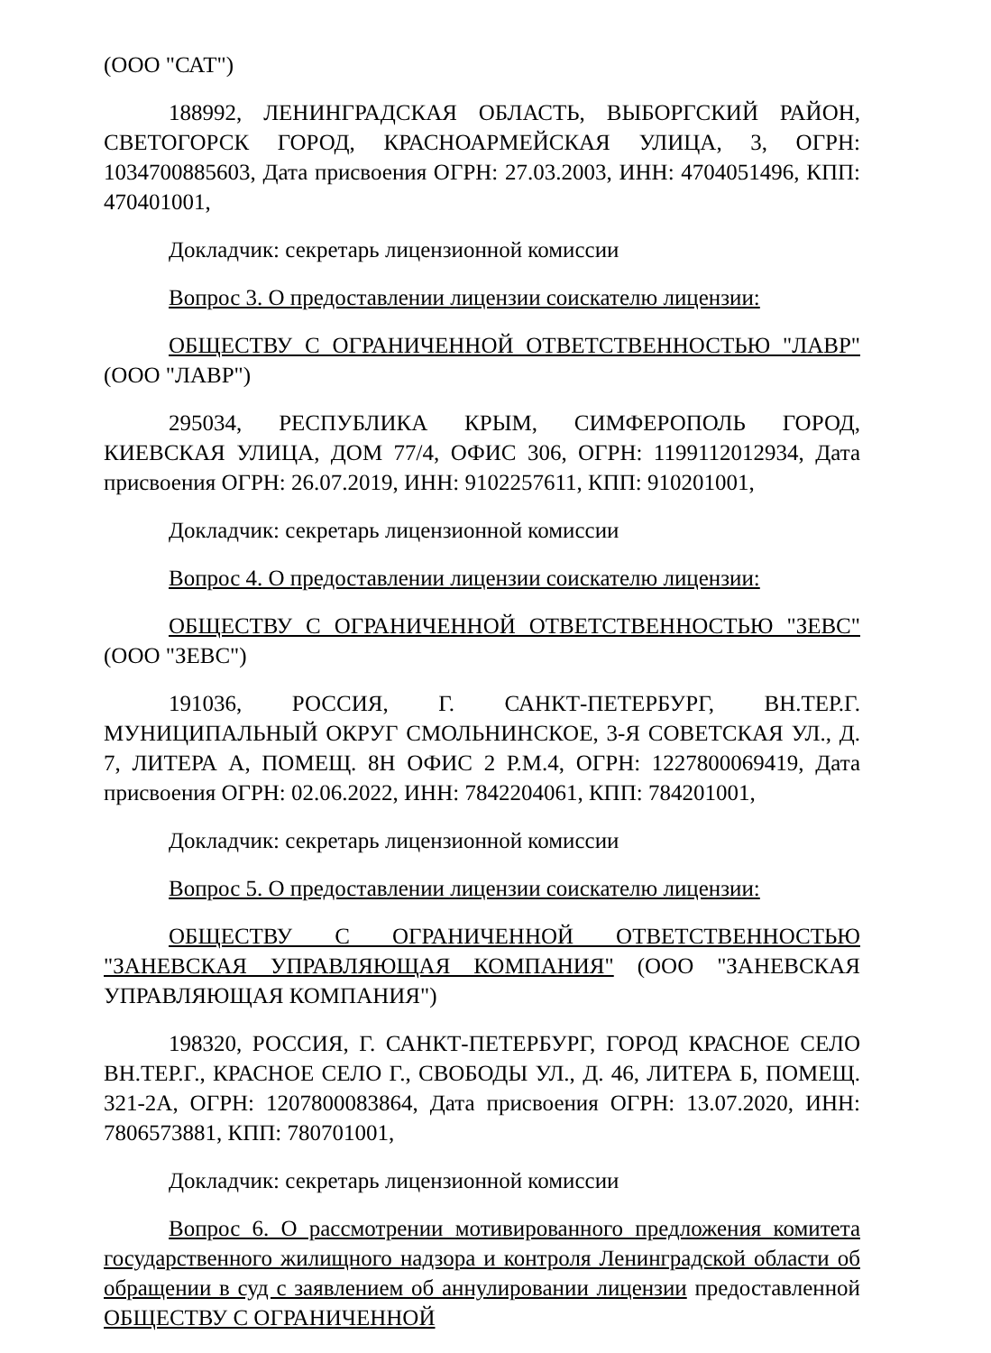(ООО "САТ")
188992, ЛЕНИНГРАДСКАЯ ОБЛАСТЬ, ВЫБОРГСКИЙ РАЙОН, СВЕТОГОРСК ГОРОД, КРАСНОАРМЕЙСКАЯ УЛИЦА, 3, ОГРН: 1034700885603, Дата присвоения ОГРН: 27.03.2003, ИНН: 4704051496, КПП: 470401001,
Докладчик: секретарь лицензионной комиссии
Вопрос 3. О предоставлении лицензии соискателю лицензии:
ОБЩЕСТВУ С ОГРАНИЧЕННОЙ ОТВЕТСТВЕННОСТЬЮ "ЛАВР" (ООО "ЛАВР")
295034, РЕСПУБЛИКА КРЫМ, СИМФЕРОПОЛЬ ГОРОД, КИЕВСКАЯ УЛИЦА, ДОМ 77/4, ОФИС 306, ОГРН: 1199112012934, Дата присвоения ОГРН: 26.07.2019, ИНН: 9102257611, КПП: 910201001,
Докладчик: секретарь лицензионной комиссии
Вопрос 4. О предоставлении лицензии соискателю лицензии:
ОБЩЕСТВУ С ОГРАНИЧЕННОЙ ОТВЕТСТВЕННОСТЬЮ "ЗЕВС" (ООО "ЗЕВС")
191036, РОССИЯ, Г. САНКТ-ПЕТЕРБУРГ, ВН.ТЕР.Г. МУНИЦИПАЛЬНЫЙ ОКРУГ СМОЛЬНИНСКОЕ, 3-Я СОВЕТСКАЯ УЛ., Д. 7, ЛИТЕРА А, ПОМЕЩ. 8Н ОФИС 2 Р.М.4, ОГРН: 1227800069419, Дата присвоения ОГРН: 02.06.2022, ИНН: 7842204061, КПП: 784201001,
Докладчик: секретарь лицензионной комиссии
Вопрос 5. О предоставлении лицензии соискателю лицензии:
ОБЩЕСТВУ С ОГРАНИЧЕННОЙ ОТВЕТСТВЕННОСТЬЮ "ЗАНЕВСКАЯ УПРАВЛЯЮЩАЯ КОМПАНИЯ" (ООО "ЗАНЕВСКАЯ УПРАВЛЯЮЩАЯ КОМПАНИЯ")
198320, РОССИЯ, Г. САНКТ-ПЕТЕРБУРГ, ГОРОД КРАСНОЕ СЕЛО ВН.ТЕР.Г., КРАСНОЕ СЕЛО Г., СВОБОДЫ УЛ., Д. 46, ЛИТЕРА Б, ПОМЕЩ. 321-2А, ОГРН: 1207800083864, Дата присвоения ОГРН: 13.07.2020, ИНН: 7806573881, КПП: 780701001,
Докладчик: секретарь лицензионной комиссии
Вопрос 6. О рассмотрении мотивированного предложения комитета государственного жилищного надзора и контроля Ленинградской области об обращении в суд с заявлением об аннулировании лицензии предоставленной ОБЩЕСТВУ С ОГРАНИЧЕННОЙ